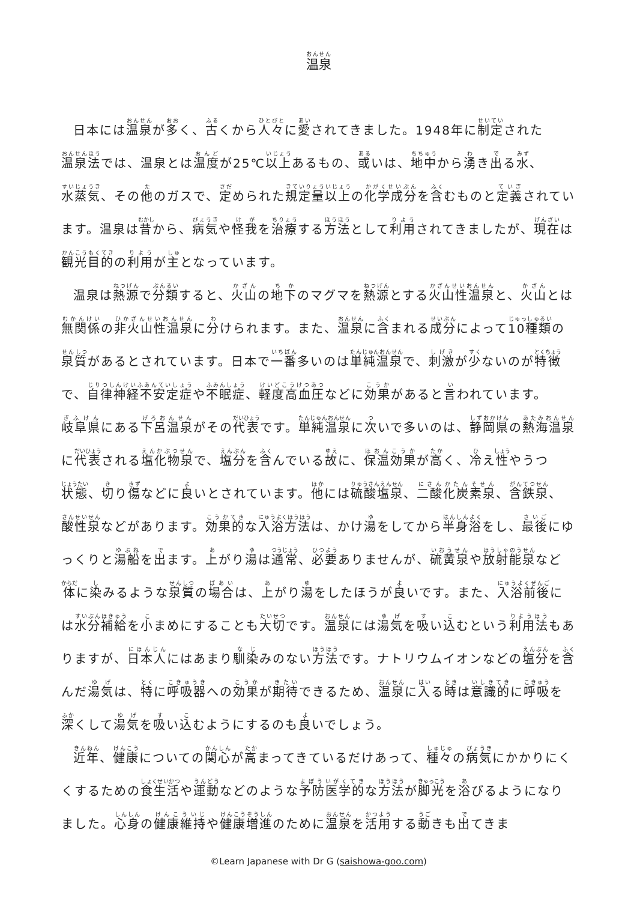温泉
日本には温泉が多く、古くから人々に愛されてきました。1948年に制定された温泉法では、温泉とは温度が25℃以上あるもの、或いは、地中から湧き出る水、水蒸気、その他のガスで、定められた規定量以上の化学成分を含むものと定義されています。温泉は昔から、病気や怪我を治療する方法として利用されてきましたが、現在は観光目的の利用が主となっています。
温泉は熱源で分類すると、火山の地下のマグマを熱源とする火山性温泉と、火山とは無関係の非火山性温泉に分けられます。また、温泉に含まれる成分によって10種類の泉質があるとされています。日本で一番多いのは単純温泉で、刺激が少ないのが特徴で、自律神経不安定症や不眠症、軽度高血圧などに効果があると言われています。岐阜県にある下呂温泉がその代表です。単純温泉に次いで多いのは、静岡県の熱海温泉に代表される塩化物泉で、塩分を含んでいる故に、保温効果が高く、冷え性やうつ状態、切り傷などに良いとされています。他には硫酸塩泉、二酸化炭素泉、含鉄泉、酸性泉などがあります。効果的な入浴方法は、かけ湯をしてから半身浴をし、最後にゆっくりと湯船を出ます。上がり湯は通常、必要ありませんが、硫黄泉や放射能泉など体に染みるような泉質の場合は、上がり湯をしたほうが良いです。また、入浴前後には水分補給を小まめにすることも大切です。温泉には湯気を吸い込むという利用法もありますが、日本人にはあまり馴染みのない方法です。ナトリウムイオンなどの塩分を含んだ湯気は、特に呼吸器への効果が期待できるため、温泉に入る時は意識的に呼吸を深くして湯気を吸い込むようにするのも良いでしょう。
近年、健康についての関心が高まってきているだけあって、種々の病気にかかりにくくするための食生活や運動などのような予防医学的な方法が脚光を浴びるようになりました。心身の健康維持や健康増進のために温泉を活用する動きも出てきま
©Learn Japanese with Dr G (saishowa-goo.com)